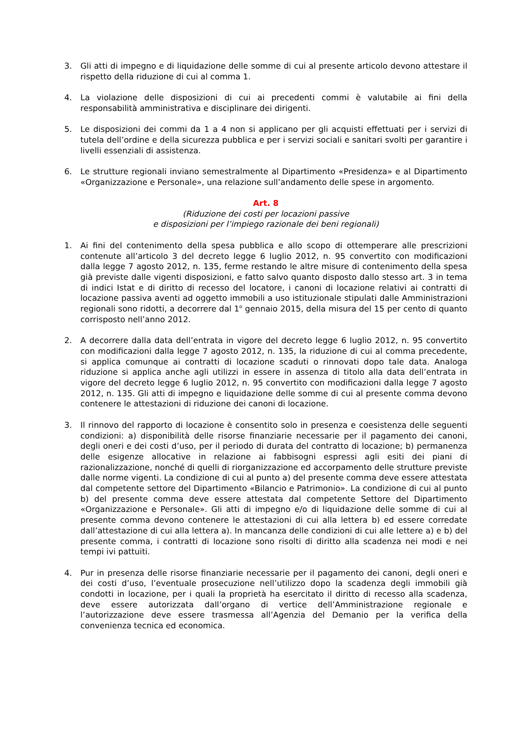3. Gli atti di impegno e di liquidazione delle somme di cui al presente articolo devono attestare il rispetto della riduzione di cui al comma 1.
4. La violazione delle disposizioni di cui ai precedenti commi è valutabile ai fini della responsabilità amministrativa e disciplinare dei dirigenti.
5. Le disposizioni dei commi da 1 a 4 non si applicano per gli acquisti effettuati per i servizi di tutela dell’ordine e della sicurezza pubblica e per i servizi sociali e sanitari svolti per garantire i livelli essenziali di assistenza.
6. Le strutture regionali inviano semestralmente al Dipartimento «Presidenza» e al Dipartimento «Organizzazione e Personale», una relazione sull’andamento delle spese in argomento.
Art. 8
(Riduzione dei costi per locazioni passive
e disposizioni per l’impiego razionale dei beni regionali)
1. Ai fini del contenimento della spesa pubblica e allo scopo di ottemperare alle prescrizioni contenute all’articolo 3 del decreto legge 6 luglio 2012, n. 95 convertito con modificazioni dalla legge 7 agosto 2012, n. 135, ferme restando le altre misure di contenimento della spesa già previste dalle vigenti disposizioni, e fatto salvo quanto disposto dallo stesso art. 3 in tema di indici Istat e di diritto di recesso del locatore, i canoni di locazione relativi ai contratti di locazione passiva aventi ad oggetto immobili a uso istituzionale stipulati dalle Amministrazioni regionali sono ridotti, a decorrere dal 1<sup>o</sup> gennaio 2015, della misura del 15 per cento di quanto corrisposto nell’anno 2012.
2. A decorrere dalla data dell’entrata in vigore del decreto legge 6 luglio 2012, n. 95 convertito con modificazioni dalla legge 7 agosto 2012, n. 135, la riduzione di cui al comma precedente, si applica comunque ai contratti di locazione scaduti o rinnovati dopo tale data. Analoga riduzione si applica anche agli utilizzi in essere in assenza di titolo alla data dell’entrata in vigore del decreto legge 6 luglio 2012, n. 95 convertito con modificazioni dalla legge 7 agosto 2012, n. 135. Gli atti di impegno e liquidazione delle somme di cui al presente comma devono contenere le attestazioni di riduzione dei canoni di locazione.
3. Il rinnovo del rapporto di locazione è consentito solo in presenza e coesistenza delle seguenti condizioni: a) disponibilità delle risorse finanziarie necessarie per il pagamento dei canoni, degli oneri e dei costi d’uso, per il periodo di durata del contratto di locazione; b) permanenza delle esigenze allocative in relazione ai fabbisogni espressi agli esiti dei piani di razionalizzazione, nonché di quelli di riorganizzazione ed accorpamento delle strutture previste dalle norme vigenti. La condizione di cui al punto a) del presente comma deve essere attestata dal competente settore del Dipartimento «Bilancio e Patrimonio». La condizione di cui al punto b) del presente comma deve essere attestata dal competente Settore del Dipartimento «Organizzazione e Personale». Gli atti di impegno e/o di liquidazione delle somme di cui al presente comma devono contenere le attestazioni di cui alla lettera b) ed essere corredate dall’attestazione di cui alla lettera a). In mancanza delle condizioni di cui alle lettere a) e b) del presente comma, i contratti di locazione sono risolti di diritto alla scadenza nei modi e nei tempi ivi pattuiti.
4. Pur in presenza delle risorse finanziarie necessarie per il pagamento dei canoni, degli oneri e dei costi d’uso, l’eventuale prosecuzione nell’utilizzo dopo la scadenza degli immobili già condotti in locazione, per i quali la proprietà ha esercitato il diritto di recesso alla scadenza, deve essere autorizzata dall’organo di vertice dell’Amministrazione regionale e l’autorizzazione deve essere trasmessa all’Agenzia del Demanio per la verifica della convenienza tecnica ed economica.